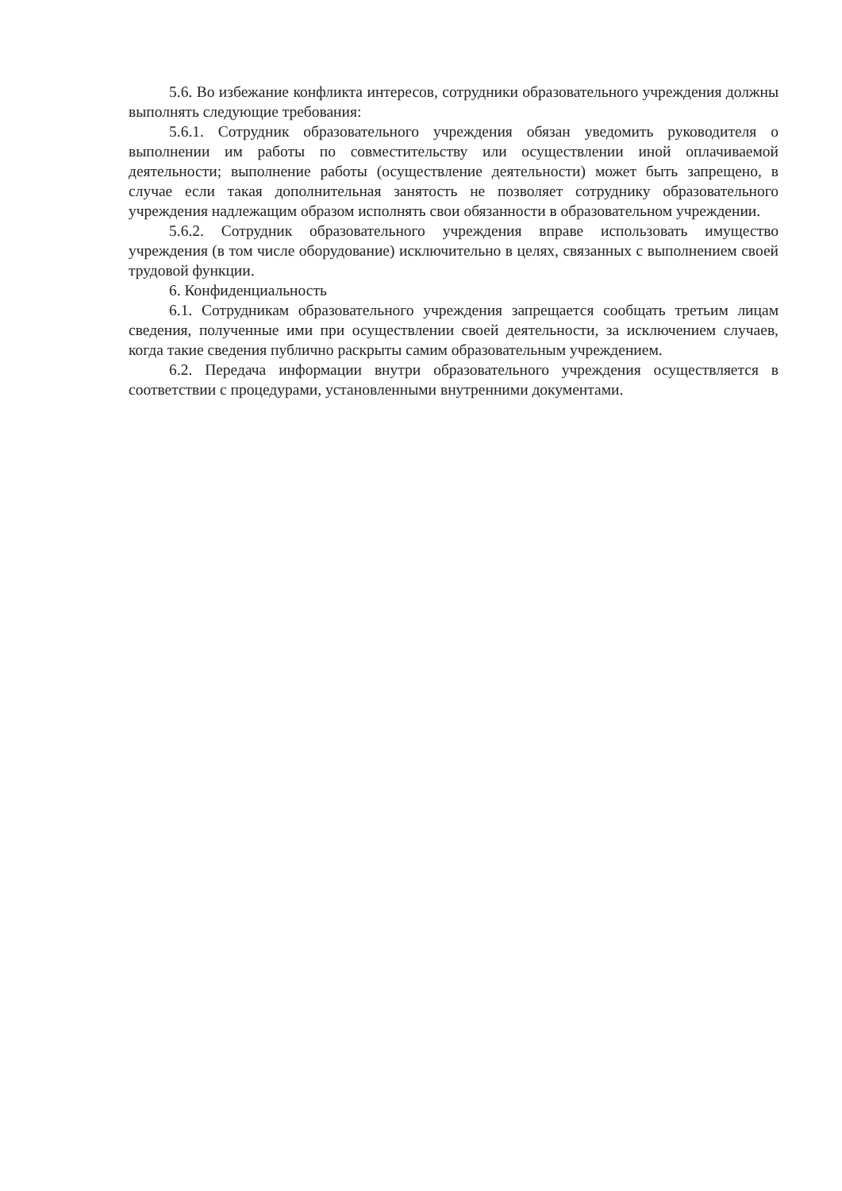5.6. Во избежание конфликта интересов, сотрудники образовательного учреждения должны выполнять следующие требования:
5.6.1. Сотрудник образовательного учреждения обязан уведомить руководителя о выполнении им работы по совместительству или осуществлении иной оплачиваемой деятельности; выполнение работы (осуществление деятельности) может быть запрещено, в случае если такая дополнительная занятость не позволяет сотруднику образовательного учреждения надлежащим образом исполнять свои обязанности в образовательном учреждении.
5.6.2. Сотрудник образовательного учреждения вправе использовать имущество учреждения (в том числе оборудование) исключительно в целях, связанных с выполнением своей трудовой функции.
6. Конфиденциальность
6.1. Сотрудникам образовательного учреждения запрещается сообщать третьим лицам сведения, полученные ими при осуществлении своей деятельности, за исключением случаев, когда такие сведения публично раскрыты самим образовательным учреждением.
6.2. Передача информации внутри образовательного учреждения осуществляется в соответствии с процедурами, установленными внутренними документами.